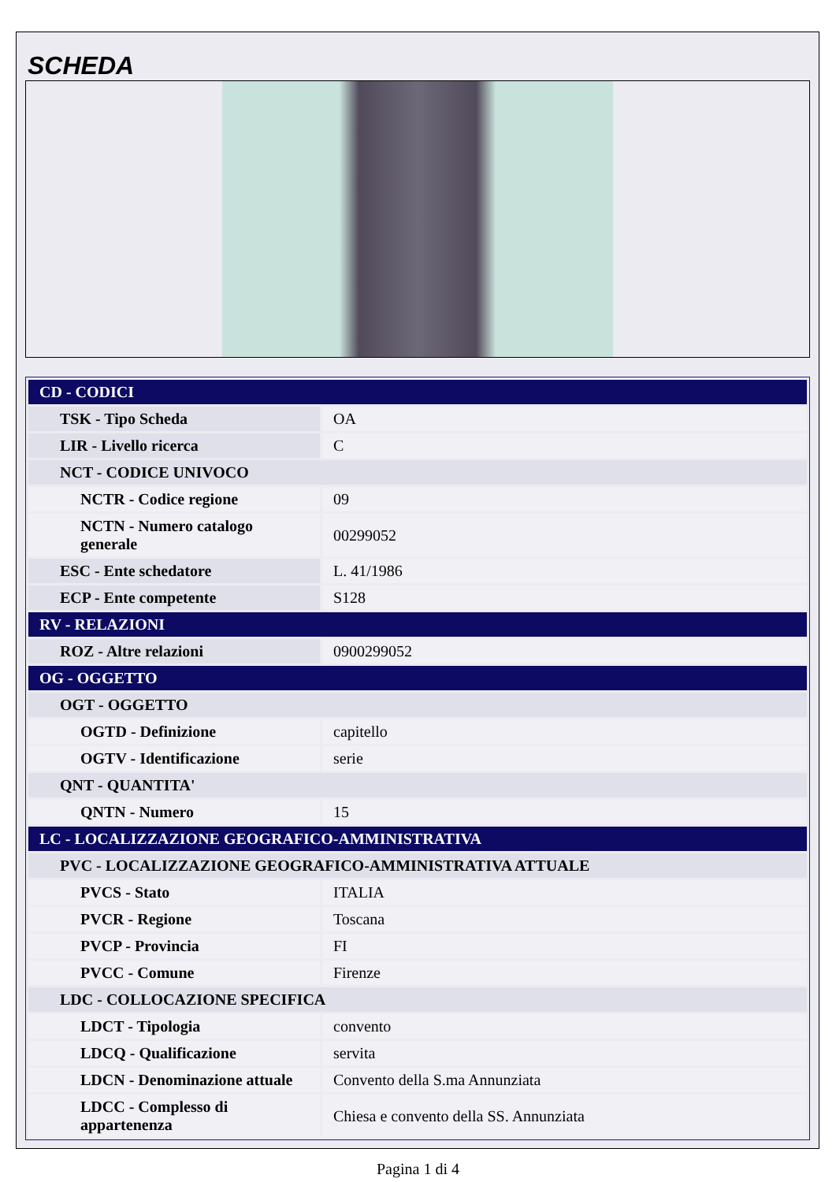SCHEDA
| CD - CODICI | |
| TSK - Tipo Scheda | OA |
| LIR - Livello ricerca | C |
| NCT - CODICE UNIVOCO | |
| NCTR - Codice regione | 09 |
| NCTN - Numero catalogo generale | 00299052 |
| ESC - Ente schedatore | L. 41/1986 |
| ECP - Ente competente | S128 |
| RV - RELAZIONI | |
| ROZ - Altre relazioni | 0900299052 |
| OG - OGGETTO | |
| OGT - OGGETTO | |
| OGTD - Definizione | capitello |
| OGTV - Identificazione | serie |
| QNT - QUANTITA' | |
| QNTN - Numero | 15 |
| LC - LOCALIZZAZIONE GEOGRAFICO-AMMINISTRATIVA | |
| PVC - LOCALIZZAZIONE GEOGRAFICO-AMMINISTRATIVA ATTUALE | |
| PVCS - Stato | ITALIA |
| PVCR - Regione | Toscana |
| PVCP - Provincia | FI |
| PVCC - Comune | Firenze |
| LDC - COLLOCAZIONE SPECIFICA | |
| LDCT - Tipologia | convento |
| LDCQ - Qualificazione | servita |
| LDCN - Denominazione attuale | Convento della S.ma Annunziata |
| LDCC - Complesso di appartenenza | Chiesa e convento della SS. Annunziata |
Pagina 1 di 4